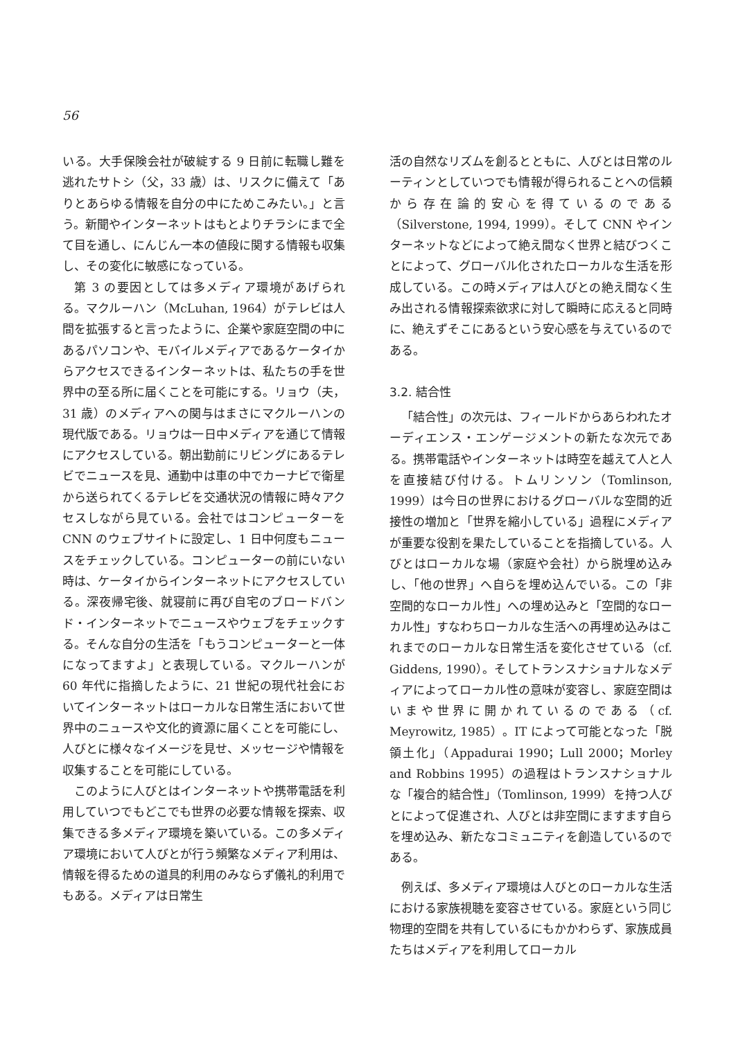56
いる。大手保険会社が破綻する 9 日前に転職し難を逃れたサトシ（父，33 歳）は、リスクに備えて「ありとあらゆる情報を自分の中にためこみたい。」と言う。新聞やインターネットはもとよりチラシにまで全て目を通し、にんじん一本の値段に関する情報も収集し、その変化に敏感になっている。
第 3 の要因としては多メディア環境があげられる。マクルーハン（McLuhan, 1964）がテレビは人間を拡張すると言ったように、企業や家庭空間の中にあるパソコンや、モバイルメディアであるケータイからアクセスできるインターネットは、私たちの手を世界中の至る所に届くことを可能にする。リョウ（夫，31 歳）のメディアへの関与はまさにマクルーハンの現代版である。リョウは一日中メディアを通じて情報にアクセスしている。朝出勤前にリビングにあるテレビでニュースを見、通勤中は車の中でカーナビで衛星から送られてくるテレビを交通状況の情報に時々アクセスしながら見ている。会社ではコンピューターを CNN のウェブサイトに設定し、1 日中何度もニュースをチェックしている。コンピューターの前にいない時は、ケータイからインターネットにアクセスしている。深夜帰宅後、就寝前に再び自宅のブロードバンド・インターネットでニュースやウェブをチェックする。そんな自分の生活を「もうコンピューターと一体になってますよ」と表現している。マクルーハンが 60 年代に指摘したように、21 世紀の現代社会においてインターネットはローカルな日常生活において世界中のニュースや文化的資源に届くことを可能にし、人びとに様々なイメージを見せ、メッセージや情報を収集することを可能にしている。
このように人びとはインターネットや携帯電話を利用していつでもどこでも世界の必要な情報を探索、収集できる多メディア環境を築いている。この多メディア環境において人びとが行う頻繁なメディア利用は、情報を得るための道具的利用のみならず儀礼的利用でもある。メディアは日常生
活の自然なリズムを創るとともに、人びとは日常のルーティンとしていつでも情報が得られることへの信頼から存在論的安心を得ているのである（Silverstone, 1994, 1999）。そして CNN やインターネットなどによって絶え間なく世界と結びつくことによって、グローバル化されたローカルな生活を形成している。この時メディアは人びとの絶え間なく生み出される情報探索欲求に対して瞬時に応えると同時に、絶えずそこにあるという安心感を与えているのである。
3.2. 結合性
「結合性」の次元は、フィールドからあらわれたオーディエンス・エンゲージメントの新たな次元である。携帯電話やインターネットは時空を越えて人と人を直接結び付ける。トムリンソン（Tomlinson, 1999）は今日の世界におけるグローバルな空間的近接性の増加と「世界を縮小している」過程にメディアが重要な役割を果たしていることを指摘している。人びとはローカルな場（家庭や会社）から脱埋め込みし、「他の世界」へ自らを埋め込んでいる。この「非空間的なローカル性」への埋め込みと「空間的なローカル性」すなわちローカルな生活への再埋め込みはこれまでのローカルな日常生活を変化させている（cf. Giddens, 1990）。そしてトランスナショナルなメディアによってローカル性の意味が変容し、家庭空間はいまや世界に開かれているのである（cf. Meyrowitz, 1985）。IT によって可能となった「脱領土化」（Appadurai 1990；Lull 2000；Morley and Robbins 1995）の過程はトランスナショナルな「複合的結合性」（Tomlinson, 1999）を持つ人びとによって促進され、人びとは非空間にますます自らを埋め込み、新たなコミュニティを創造しているのである。
例えば、多メディア環境は人びとのローカルな生活における家族視聴を変容させている。家庭という同じ物理的空間を共有しているにもかかわらず、家族成員たちはメディアを利用してローカル